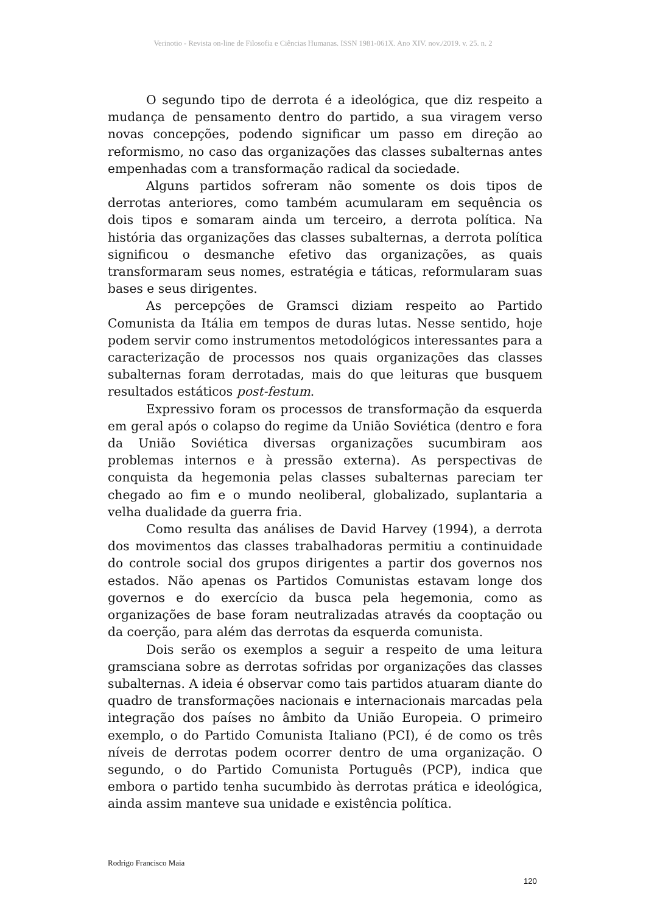Verinotio - Revista on-line de Filosofia e Ciências Humanas. ISSN 1981-061X. Ano XIV. nov./2019. v. 25. n. 2
O segundo tipo de derrota é a ideológica, que diz respeito a mudança de pensamento dentro do partido, a sua viragem verso novas concepções, podendo significar um passo em direção ao reformismo, no caso das organizações das classes subalternas antes empenhadas com a transformação radical da sociedade.
Alguns partidos sofreram não somente os dois tipos de derrotas anteriores, como também acumularam em sequência os dois tipos e somaram ainda um terceiro, a derrota política. Na história das organizações das classes subalternas, a derrota política significou o desmanche efetivo das organizações, as quais transformaram seus nomes, estratégia e táticas, reformularam suas bases e seus dirigentes.
As percepções de Gramsci diziam respeito ao Partido Comunista da Itália em tempos de duras lutas. Nesse sentido, hoje podem servir como instrumentos metodológicos interessantes para a caracterização de processos nos quais organizações das classes subalternas foram derrotadas, mais do que leituras que busquem resultados estáticos post-festum.
Expressivo foram os processos de transformação da esquerda em geral após o colapso do regime da União Soviética (dentro e fora da União Soviética diversas organizações sucumbiram aos problemas internos e à pressão externa). As perspectivas de conquista da hegemonia pelas classes subalternas pareciam ter chegado ao fim e o mundo neoliberal, globalizado, suplantaria a velha dualidade da guerra fria.
Como resulta das análises de David Harvey (1994), a derrota dos movimentos das classes trabalhadoras permitiu a continuidade do controle social dos grupos dirigentes a partir dos governos nos estados. Não apenas os Partidos Comunistas estavam longe dos governos e do exercício da busca pela hegemonia, como as organizações de base foram neutralizadas através da cooptação ou da coerção, para além das derrotas da esquerda comunista.
Dois serão os exemplos a seguir a respeito de uma leitura gramsciana sobre as derrotas sofridas por organizações das classes subalternas. A ideia é observar como tais partidos atuaram diante do quadro de transformações nacionais e internacionais marcadas pela integração dos países no âmbito da União Europeia. O primeiro exemplo, o do Partido Comunista Italiano (PCI), é de como os três níveis de derrotas podem ocorrer dentro de uma organização. O segundo, o do Partido Comunista Português (PCP), indica que embora o partido tenha sucumbido às derrotas prática e ideológica, ainda assim manteve sua unidade e existência política.
Rodrigo Francisco Maia
120